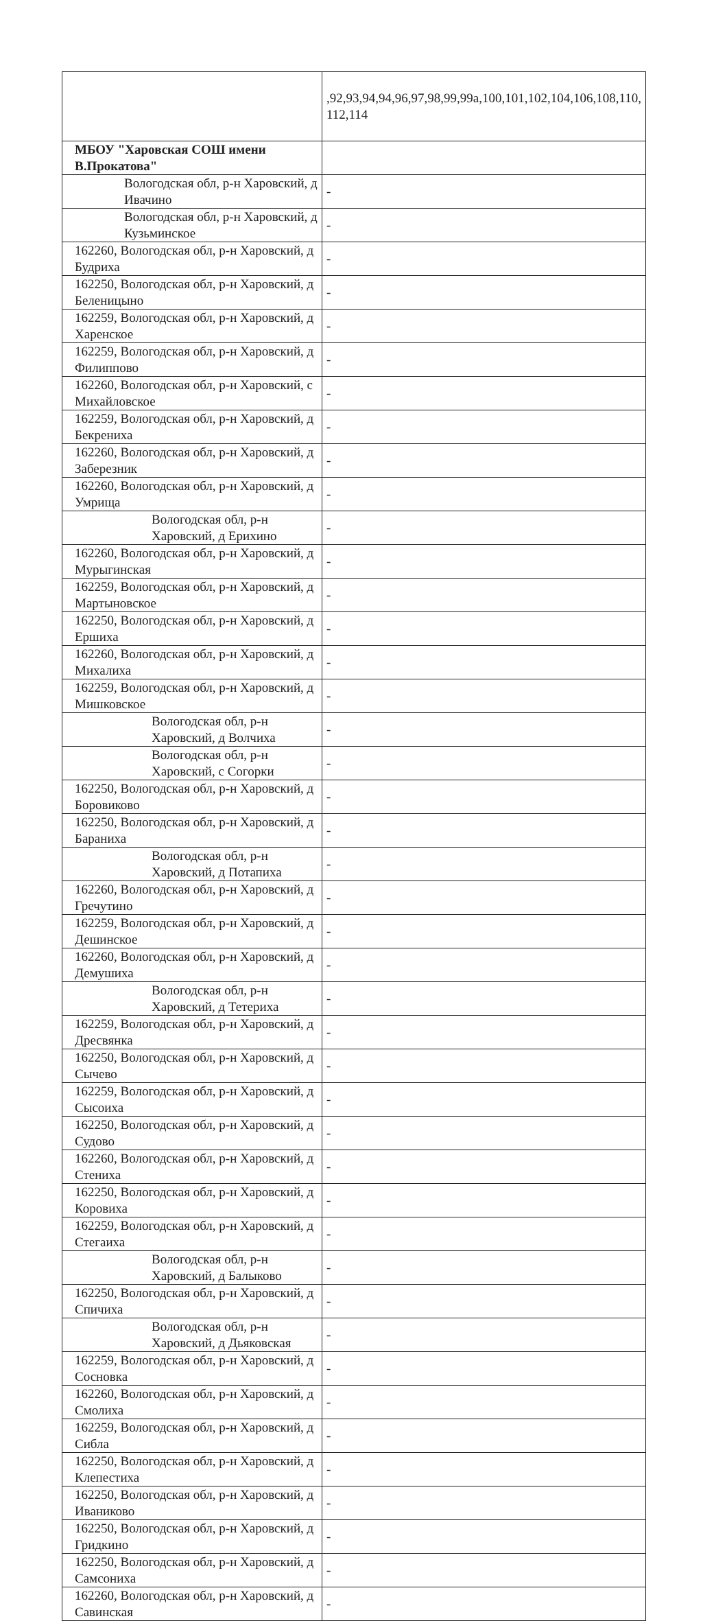| | ,92,93,94,94,96,97,98,99,99а,100,101,102,104,106,108,110, 112,114 |
| МБОУ "Харовская СОШ имени В.Прокатова" | |
| Вологодская обл, р-н Харовский, д Ивачино | - |
| Вологодская обл, р-н Харовский, д Кузьминское | - |
| 162260, Вологодская обл, р-н Харовский, д Будриха | - |
| 162250, Вологодская обл, р-н Харовский, д Беленицыно | - |
| 162259, Вологодская обл, р-н Харовский, д Харенское | - |
| 162259, Вологодская обл, р-н Харовский, д Филиппово | - |
| 162260, Вологодская обл, р-н Харовский, с Михайловское | - |
| 162259, Вологодская обл, р-н Харовский, д Бекрениха | - |
| 162260, Вологодская обл, р-н Харовский, д Заберезник | - |
| 162260, Вологодская обл, р-н Харовский, д Умрища | - |
| Вологодская обл, р-н Харовский, д Ерихино | - |
| 162260, Вологодская обл, р-н Харовский, д Мурыгинская | - |
| 162259, Вологодская обл, р-н Харовский, д Мартыновское | - |
| 162250, Вологодская обл, р-н Харовский, д Ершиха | - |
| 162260, Вологодская обл, р-н Харовский, д Михалиха | - |
| 162259, Вологодская обл, р-н Харовский, д Мишковское | - |
| Вологодская обл, р-н Харовский, д Волчиха | - |
| Вологодская обл, р-н Харовский, с Согорки | - |
| 162250, Вологодская обл, р-н Харовский, д Боровиково | - |
| 162250, Вологодская обл, р-н Харовский, д Бараниха | - |
| Вологодская обл, р-н Харовский, д Потапиха | - |
| 162260, Вологодская обл, р-н Харовский, д Гречутино | - |
| 162259, Вологодская обл, р-н Харовский, д Дешинское | - |
| 162260, Вологодская обл, р-н Харовский, д Демушиха | - |
| Вологодская обл, р-н Харовский, д Тетериха | - |
| 162259, Вологодская обл, р-н Харовский, д Дресвянка | - |
| 162250, Вологодская обл, р-н Харовский, д Сычево | - |
| 162259, Вологодская обл, р-н Харовский, д Сысоиха | - |
| 162250, Вологодская обл, р-н Харовский, д Судово | - |
| 162260, Вологодская обл, р-н Харовский, д Стениха | - |
| 162250, Вологодская обл, р-н Харовский, д Коровиха | - |
| 162259, Вологодская обл, р-н Харовский, д Стегаиха | - |
| Вологодская обл, р-н Харовский, д Балыково | - |
| 162250, Вологодская обл, р-н Харовский, д Спичиха | - |
| Вологодская обл, р-н Харовский, д Дьяковская | - |
| 162259, Вологодская обл, р-н Харовский, д Сосновка | - |
| 162260, Вологодская обл, р-н Харовский, д Смолиха | - |
| 162259, Вологодская обл, р-н Харовский, д Сибла | - |
| 162250, Вологодская обл, р-н Харовский, д Клепестиха | - |
| 162250, Вологодская обл, р-н Харовский, д Иваниково | - |
| 162250, Вологодская обл, р-н Харовский, д Гридкино | - |
| 162250, Вологодская обл, р-н Харовский, д Самсониха | - |
| 162260, Вологодская обл, р-н Харовский, д Савинская | - |